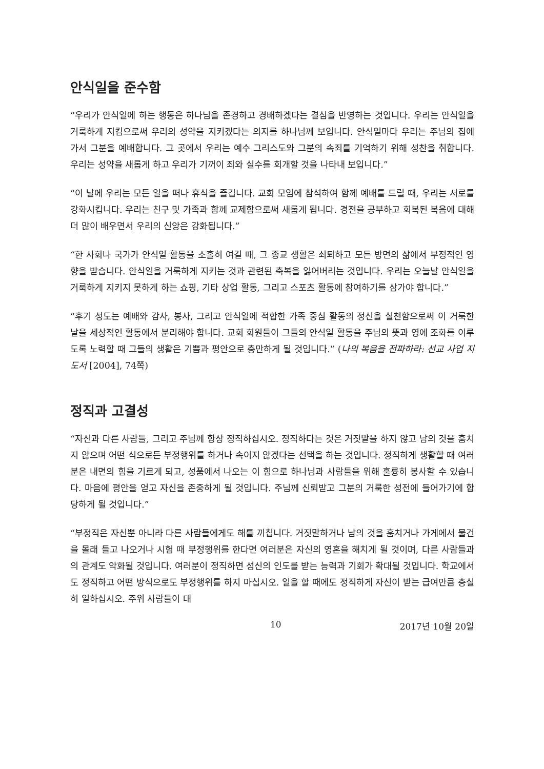안식일을 준수함
“우리가 안식일에 하는 행동은 하나님을 존경하고 경배하겠다는 결심을 반영하는 것입니다. 우리는 안식일을 거룩하게 지킴으로써 우리의 성약을 지키겠다는 의지를 하나님께 보입니다. 안식일마다 우리는 주님의 집에 가서 그분을 예배합니다. 그 곳에서 우리는 예수 그리스도와 그분의 속죄를 기억하기 위해 성찬을 취합니다. 우리는 성약을 새롭게 하고 우리가 기꺼이 죄와 실수를 회개할 것을 나타내 보입니다.”
“이 날에 우리는 모든 일을 떠나 휴식을 즐깁니다. 교회 모임에 참석하여 함께 예배를 드릴 때, 우리는 서로를 강화시킵니다. 우리는 친구 및 가족과 함께 교제함으로써 새롭게 됩니다. 경전을 공부하고 회복된 복음에 대해 더 많이 배우면서 우리의 신앙은 강화됩니다.”
“한 사회나 국가가 안식일 활동을 소홀히 여길 때, 그 종교 생활은 쇠퇴하고 모든 방면의 삶에서 부정적인 영향을 받습니다. 안식일을 거룩하게 지키는 것과 관련된 축복을 잃어버리는 것입니다. 우리는 오늘날 안식일을 거룩하게 지키지 못하게 하는 쇼핑, 기타 상업 활동, 그리고 스포츠 활동에 참여하기를 삼가야 합니다.”
“후기 성도는 예배와 감사, 봉사, 그리고 안식일에 적합한 가족 중심 활동의 정신을 실천함으로써 이 거룩한 날을 세상적인 활동에서 분리해야 합니다. 교회 회원들이 그들의 안식일 활동을 주님의 뜻과 영에 조화를 이루도록 노력할 때 그들의 생활은 기쁨과 평안으로 충만하게 될 것입니다.” (나의 복음을 전파하라: 선교 사업 지도서 [2004], 74쪽)
정직과 고결성
“자신과 다른 사람들, 그리고 주님께 항상 정직하십시오. 정직하다는 것은 거짓말을 하지 않고 남의 것을 훔치지 않으며 어떤 식으로든 부정행위를 하거나 속이지 않겠다는 선택을 하는 것입니다. 정직하게 생활할 때 여러분은 내면의 힘을 기르게 되고, 성품에서 나오는 이 힘으로 하나님과 사람들을 위해 훌륭히 봉사할 수 있습니다. 마음에 평안을 얻고 자신을 존중하게 될 것입니다. 주님께 신뢰받고 그분의 거룩한 성전에 들어가기에 합당하게 될 것입니다.”
“부정직은 자신뿐 아니라 다른 사람들에게도 해를 끼칩니다. 거짓말하거나 남의 것을 훔치거나 가게에서 물건을 몰래 들고 나오거나 시험 때 부정행위를 한다면 여러분은 자신의 영혼을 해치게 될 것이며, 다른 사람들과의 관계도 악화될 것입니다. 여러분이 정직하면 성신의 인도를 받는 능력과 기회가 확대될 것입니다. 학교에서도 정직하고 어떤 방식으로도 부정행위를 하지 마십시오. 일을 할 때에도 정직하게 자신이 받는 급여만큼 충실히 일하십시오. 주위 사람들이 대
10 2017년 10월 20일